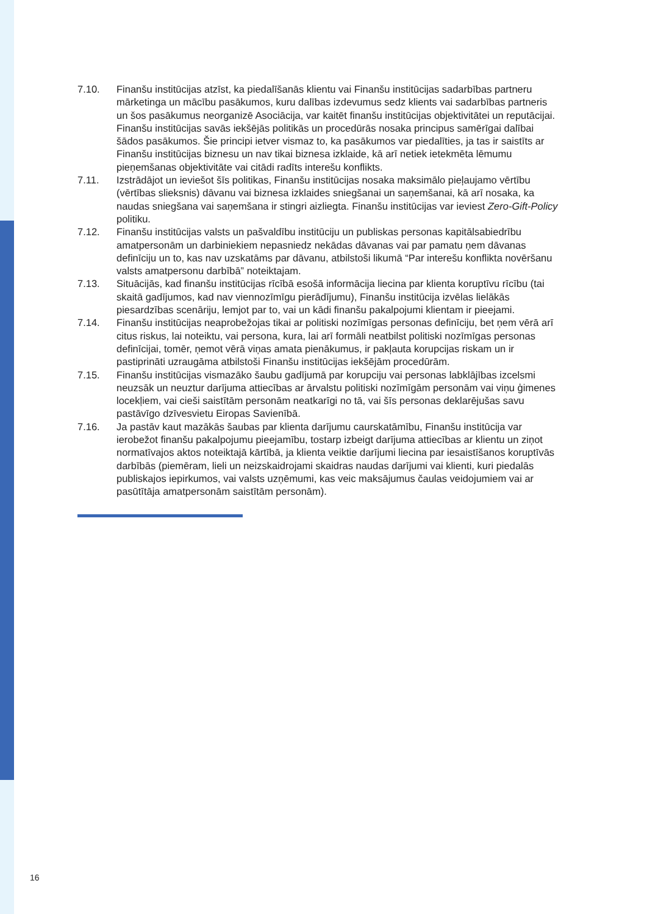7.10. Finanšu institūcijas atzīst, ka piedalīšanās klientu vai Finanšu institūcijas sadarbības partneru mārketinga un mācību pasākumos, kuru dalības izdevumus sedz klients vai sadarbības partneris un šos pasākumus neorganizē Asociācija, var kaitēt finanšu institūcijas objektivitātei un reputācijai. Finanšu institūcijas savās iekšējās politikās un procedūrās nosaka principus samērīgai dalībai šādos pasākumos. Šie principi ietver vismaz to, ka pasākumos var piedalīties, ja tas ir saistīts ar Finanšu institūcijas biznesu un nav tikai biznesa izklaide, kā arī netiek ietekmēta lēmumu pieņemšanas objektivitāte vai citādi radīts interešu konflikts.
7.11. Izstrādājot un ieviešot šīs politikas, Finanšu institūcijas nosaka maksimālo pieļaujamo vērtību (vērtības slieksnis) dāvanu vai biznesa izklaides sniegšanai un saņemšanai, kā arī nosaka, ka naudas sniegšana vai saņemšana ir stingri aizliegta. Finanšu institūcijas var ieviest Zero-Gift-Policy politiku.
7.12. Finanšu institūcijas valsts un pašvaldību institūciju un publiskas personas kapitālsabiedrību amatpersonām un darbiniekiem nepasniedz nekādas dāvanas vai par pamatu ņem dāvanas definīciju un to, kas nav uzskatāms par dāvanu, atbilstoši likumā “Par interešu konflikta novēršanu valsts amatpersonu darbībā” noteiktajam.
7.13. Situācijās, kad finanšu institūcijas rīcībā esošā informācija liecina par klienta koruptīvu rīcību (tai skaitā gadījumos, kad nav viennozīmīgu pierādījumu), Finanšu institūcija izvēlas lielākās piesardzības scenāriju, lemjot par to, vai un kādi finanšu pakalpojumi klientam ir pieejami.
7.14. Finanšu institūcijas neaprobežojas tikai ar politiski nozīmīgas personas definīciju, bet ņem vērā arī citus riskus, lai noteiktu, vai persona, kura, lai arī formāli neatbilst politiski nozīmīgas personas definīcijai, tomēr, ņemot vērā viņas amata pienākumus, ir pakļauta korupcijas riskam un ir pastiprināti uzraugāma atbilstoši Finanšu institūcijas iekšējām procedūrām.
7.15. Finanšu institūcijas vismazāko šaubu gadījumā par korupciju vai personas labklājības izcelsmi neuzsāk un neuztur darījuma attiecības ar ārvalstu politiski nozīmīgām personām vai viņu ģimenes locekļiem, vai cieši saistītām personām neatkarīgi no tā, vai šīs personas deklarējušas savu pastāvīgo dzīvesvietu Eiropas Savienībā.
7.16. Ja pastāv kaut mazākās šaubas par klienta darījumu caurskatāmību, Finanšu institūcija var ierobežot finanšu pakalpojumu pieejamību, tostarp izbeigt darījuma attiecības ar klientu un ziņot normatīvajos aktos noteiktajā kārtībā, ja klienta veiktie darījumi liecina par iesaistīšanos koruptīvās darbībās (piemēram, lieli un neizskaidrojami skaidras naudas darījumi vai klienti, kuri piedalās publiskajos iepirkumos, vai valsts uzņēmumi, kas veic maksājumus čaulas veidojumiem vai ar pasūtītāja amatpersonām saistītām personām).
16